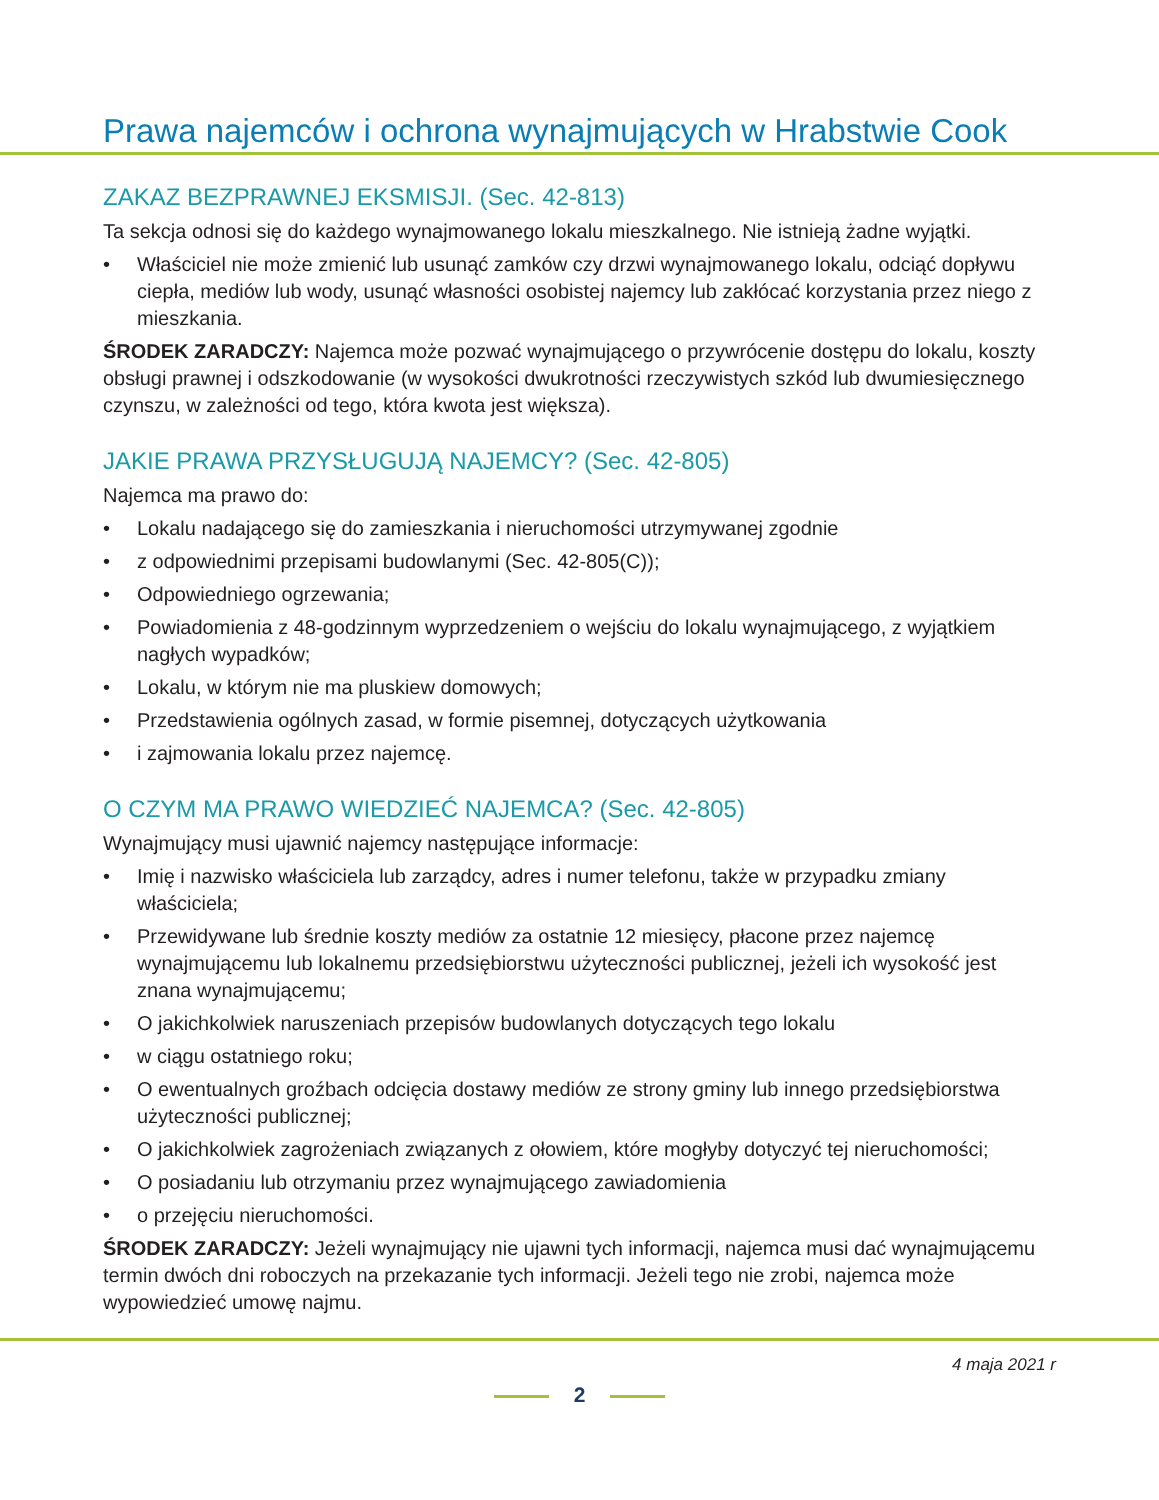Prawa najemców i ochrona wynajmujących w Hrabstwie Cook
ZAKAZ BEZPRAWNEJ EKSMISJI. (Sec. 42-813)
Ta sekcja odnosi się do każdego wynajmowanego lokalu mieszkalnego. Nie istnieją żadne wyjątki.
• Właściciel nie może zmienić lub usunąć zamków czy drzwi wynajmowanego lokalu, odciąć dopływu ciepła, mediów lub wody, usunąć własności osobistej najemcy lub zakłócać korzystania przez niego z mieszkania.
ŚRODEK ZARADCZY: Najemca może pozwać wynajmującego o przywrócenie dostępu do lokalu, koszty obsługi prawnej i odszkodowanie (w wysokości dwukrotności rzeczywistych szkód lub dwumiesięcznego czynszu, w zależności od tego, która kwota jest większa).
JAKIE PRAWA PRZYSŁUGUJĄ NAJEMCY? (Sec. 42-805)
Najemca ma prawo do:
• Lokalu nadającego się do zamieszkania i nieruchomości utrzymywanej zgodnie
• z odpowiednimi przepisami budowlanymi (Sec. 42-805(C));
• Odpowiedniego ogrzewania;
• Powiadomienia z 48-godzinnym wyprzedzeniem o wejściu do lokalu wynajmującego, z wyjątkiem nagłych wypadków;
• Lokalu, w którym nie ma pluskiew domowych;
• Przedstawienia ogólnych zasad, w formie pisemnej, dotyczących użytkowania
• i zajmowania lokalu przez najemcę.
O CZYM MA PRAWO WIEDZIEĆ NAJEMCA? (Sec. 42-805)
Wynajmujący musi ujawnić najemcy następujące informacje:
• Imię i nazwisko właściciela lub zarządcy, adres i numer telefonu, także w przypadku zmiany właściciela;
• Przewidywane lub średnie koszty mediów za ostatnie 12 miesięcy, płacone przez najemcę wynajmującemu lub lokalnemu przedsiębiorstwu użyteczności publicznej, jeżeli ich wysokość jest znana wynajmującemu;
• O jakichkolwiek naruszeniach przepisów budowlanych dotyczących tego lokalu
• w ciągu ostatniego roku;
• O ewentualnych groźbach odcięcia dostawy mediów ze strony gminy lub innego przedsiębiorstwa użyteczności publicznej;
• O jakichkolwiek zagrożeniach związanych z ołowiem, które mogłyby dotyczyć tej nieruchomości;
• O posiadaniu lub otrzymaniu przez wynajmującego zawiadomienia
• o przejęciu nieruchomości.
ŚRODEK ZARADCZY: Jeżeli wynajmujący nie ujawni tych informacji, najemca musi dać wynajmującemu termin dwóch dni roboczych na przekazanie tych informacji. Jeżeli tego nie zrobi, najemca może wypowiedzieć umowę najmu.
4 maja 2021 r
2